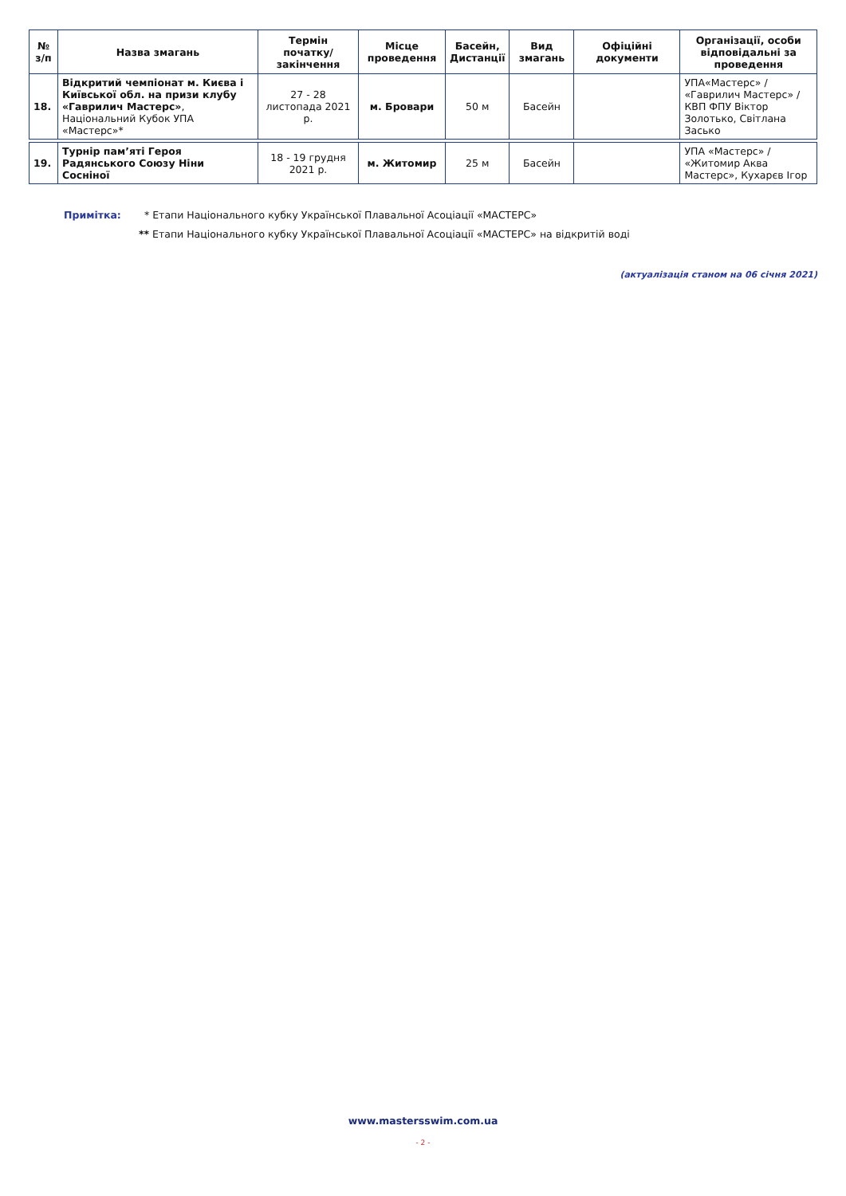| № з/п | Назва змагань | Термін початку/ закінчення | Місце проведення | Басейн, Дистанції | Вид змагань | Офіційні документи | Організації, особи відповідальні за проведення |
| --- | --- | --- | --- | --- | --- | --- | --- |
| 18. | Відкритий чемпіонат м. Києва і Київської обл. на призи клубу «Гаврилич Мастерс» , Національний Кубок УПА «Мастерс»* | 27 - 28 листопада 2021 р. | м. Бровари | 50 м | Басейн | | УПА«Мастерс» / «Гаврилич Мастерс» / КВП ФПУ Віктор Золотько, Світлана Засько |
| 19. | Турнір пам’яті Героя Радянського Союзу Ніни Сосніної | 18 - 19 грудня 2021 р. | м. Житомир | 25 м | Басейн | | УПА «Мастерс» / «Житомир Аква Мастерс», Кухарєв Ігор |
Примітка: * Етапи Національного кубку Української Плавальної Асоціації «МАСТЕРС»
** Етапи Національного кубку Української Плавальної Асоціації «МАСТЕРС» на відкритій воді
(актуалізація станом на 06 січня 2021)
www.mastersswim.com.ua
- 2 -